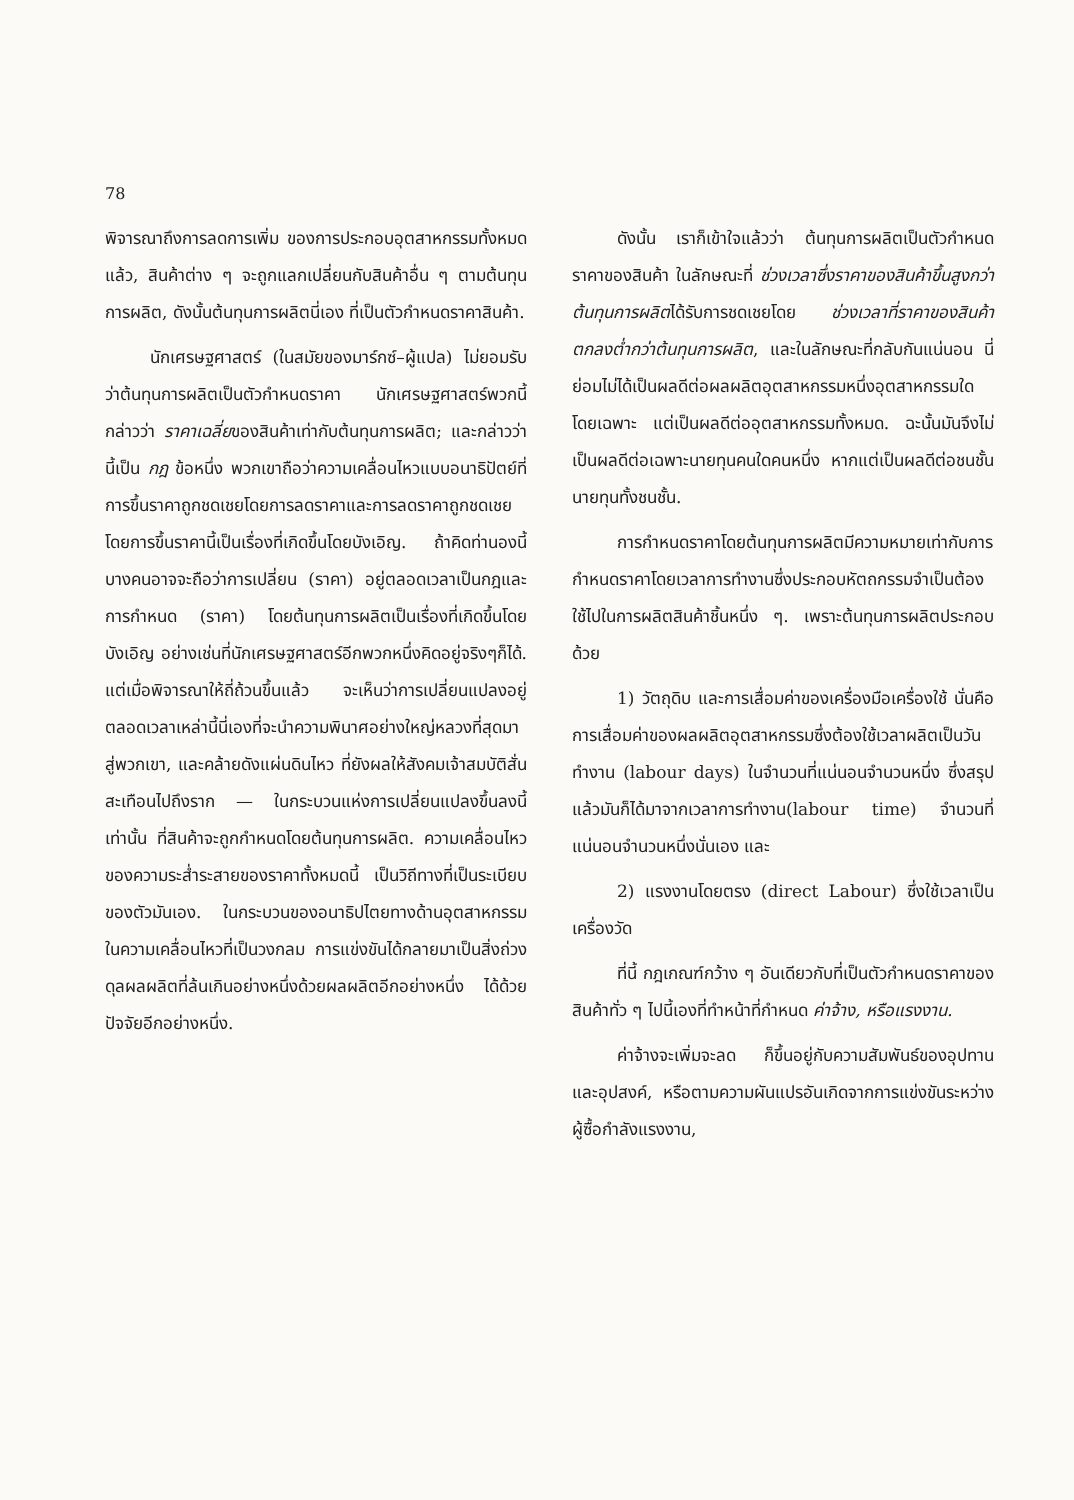78
พิจารณาถึงการลดการเพิ่ม ของการประกอบอุตสาหกรรมทั้งหมดแล้ว, สินค้าต่าง ๆ จะถูกแลกเปลี่ยนกับสินค้าอื่น ๆ ตามต้นทุนการผลิต, ดังนั้นต้นทุนการผลิตนี่เอง ที่เป็นตัวกำหนดราคาสินค้า.
นักเศรษฐศาสตร์ (ในสมัยของมาร์กซ์–ผู้แปล) ไม่ยอมรับว่าต้นทุนการผลิตเป็นตัวกำหนดราคา นักเศรษฐศาสตร์พวกนี้กล่าวว่า ราคาเฉลี่ยของสินค้าเท่ากับต้นทุนการผลิต; และกล่าวว่านี้เป็น กฎ ข้อหนึ่ง พวกเขาถือว่าความเคลื่อนไหวแบบอนาธิปัตย์ที่การขึ้นราคาถูกชดเชยโดยการลดราคาและการลดราคาถูกชดเชยโดยการขึ้นราคานี้เป็นเรื่องที่เกิดขึ้นโดยบังเอิญ. ถ้าคิดท่านองนี้ บางคนอาจจะถือว่าการเปลี่ยน (ราคา) อยู่ตลอดเวลาเป็นกฎและการกำหนด (ราคา) โดยต้นทุนการผลิตเป็นเรื่องที่เกิดขึ้นโดยบังเอิญ อย่างเช่นที่นักเศรษฐศาสตร์อีกพวกหนึ่งคิดอยู่จริงๆก็ได้. แต่เมื่อพิจารณาให้ถี่ถ้วนขึ้นแล้ว จะเห็นว่าการเปลี่ยนแปลงอยู่ตลอดเวลาเหล่านี้นี่เองที่จะนำความพินาศอย่างใหญ่หลวงที่สุดมาสู่พวกเขา, และคล้ายดังแผ่นดินไหว ที่ยังผลให้สังคมเจ้าสมบัติสั่นสะเทือนไปถึงราก — ในกระบวนแห่งการเปลี่ยนแปลงขึ้นลงนี้เท่านั้น ที่สินค้าจะถูกกำหนดโดยต้นทุนการผลิต. ความเคลื่อนไหวของความระส่ำระสายของราคาทั้งหมดนี้ เป็นวิถีทางที่เป็นระเบียบของตัวมันเอง. ในกระบวนของอนาธิปไตยทางด้านอุตสาหกรรม ในความเคลื่อนไหวที่เป็นวงกลม การแข่งขันได้กลายมาเป็นสิ่งถ่วงดุลผลผลิตที่ล้นเกินอย่างหนึ่งด้วยผลผลิตอีกอย่างหนึ่ง ได้ด้วยปัจจัยอีกอย่างหนึ่ง.
ดังนั้น เราก็เข้าใจแล้วว่า ต้นทุนการผลิตเป็นตัวกำหนดราคาของสินค้า ในลักษณะที่ ช่วงเวลาซึ่งราคาของสินค้าขึ้นสูงกว่าต้นทุนการผลิตได้รับการชดเชยโดย ช่วงเวลาที่ราคาของสินค้าตกลงต่ำกว่าต้นทุนการผลิต, และในลักษณะที่กลับกันแน่นอน นี่ย่อมไม่ได้เป็นผลดีต่อผลผลิตอุตสาหกรรมหนึ่งอุตสาหกรรมใดโดยเฉพาะ แต่เป็นผลดีต่ออุตสาหกรรมทั้งหมด. ฉะนั้นมันจึงไม่เป็นผลดีต่อเฉพาะนายทุนคนใดคนหนึ่ง หากแต่เป็นผลดีต่อชนชั้นนายทุนทั้งชนชั้น.
การกำหนดราคาโดยต้นทุนการผลิตมีความหมายเท่ากับการกำหนดราคาโดยเวลาการทำงานซึ่งประกอบหัตถกรรมจำเป็นต้องใช้ไปในการผลิตสินค้าชิ้นหนึ่ง ๆ. เพราะต้นทุนการผลิตประกอบด้วย
1) วัตถุดิบ และการเสื่อมค่าของเครื่องมือเครื่องใช้ นั่นคือ การเสื่อมค่าของผลผลิตอุตสาหกรรมซึ่งต้องใช้เวลาผลิตเป็นวันทำงาน (labour days) ในจำนวนที่แน่นอนจำนวนหนึ่ง ซึ่งสรุปแล้วมันก็ได้มาจากเวลาการทำงาน(labour time) จำนวนที่แน่นอนจำนวนหนึ่งนั่นเอง และ
2) แรงงานโดยตรง (direct Labour) ซึ่งใช้เวลาเป็นเครื่องวัด
ที่นี้ กฎเกณฑ์กว้าง ๆ อันเดียวกับที่เป็นตัวกำหนดราคาของสินค้าทั่ว ๆ ไปนี้เองที่ทำหน้าที่กำหนด ค่าจ้าง, หรือแรงงาน.
ค่าจ้างจะเพิ่มจะลด ก็ขึ้นอยู่กับความสัมพันธ์ของอุปทาน และอุปสงค์, หรือตามความผันแปรอันเกิดจากการแข่งขันระหว่างผู้ซื้อกำลังแรงงาน,